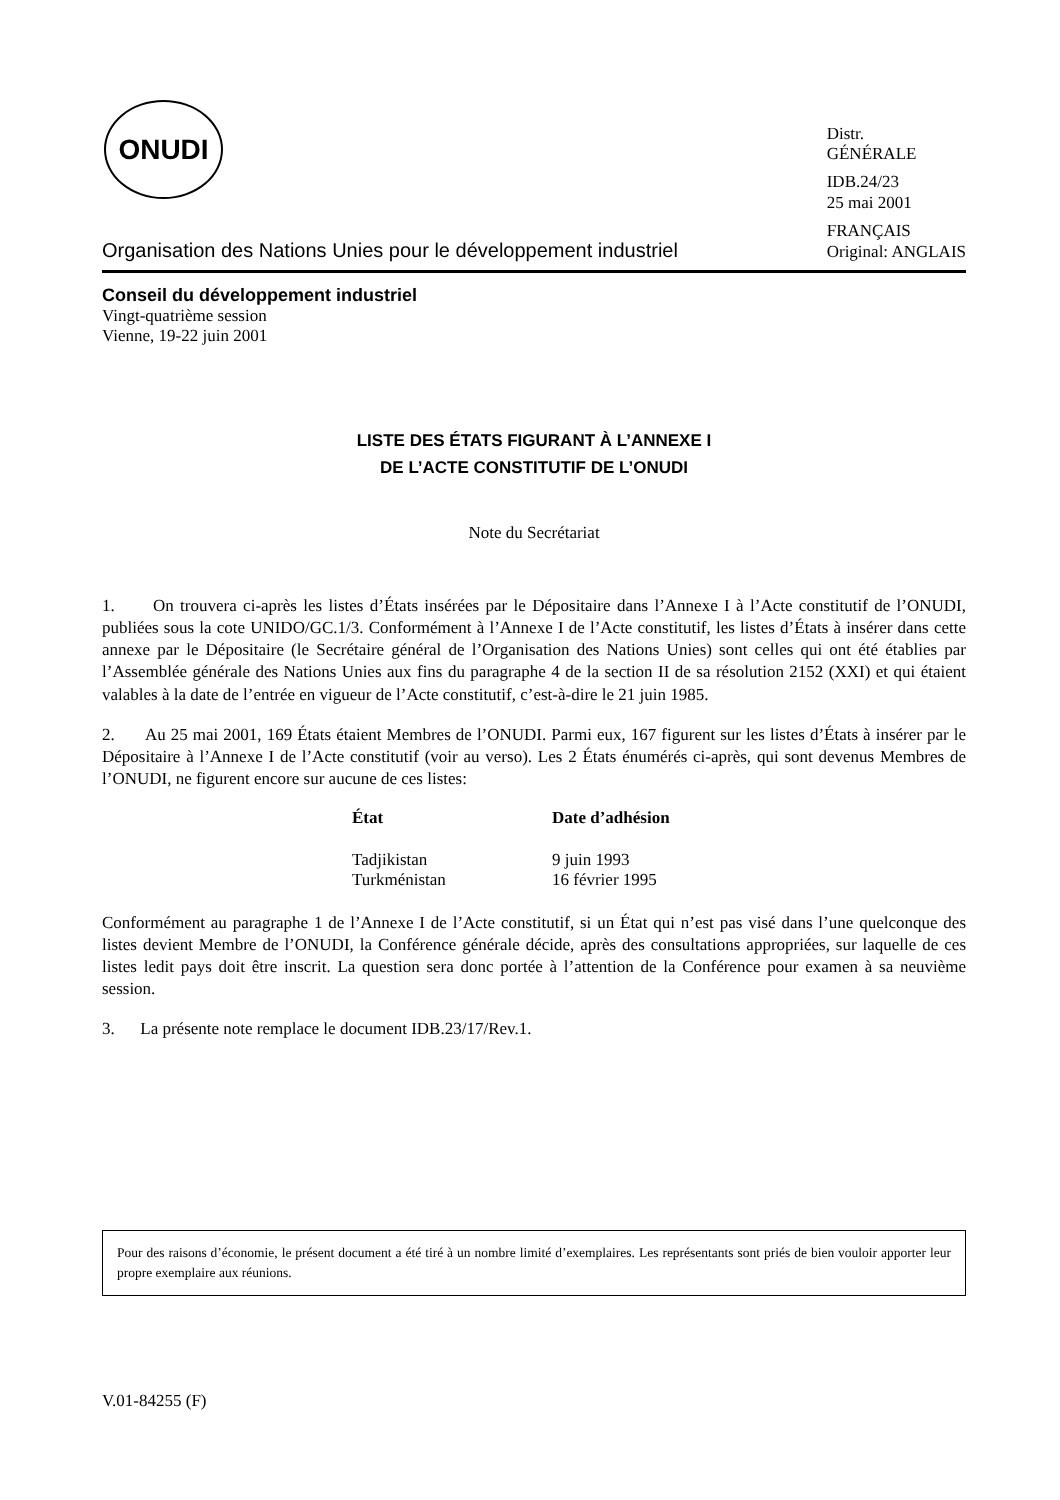ONUDI
Organisation des Nations Unies pour le développement industriel
Distr.
GÉNÉRALE
IDB.24/23
25 mai 2001
FRANÇAIS
Original: ANGLAIS
Conseil du développement industriel
Vingt-quatrième session
Vienne, 19-22 juin 2001
LISTE DES ÉTATS FIGURANT À L’ANNEXE I
DE L’ACTE CONSTITUTIF DE L’ONUDI
Note du Secrétariat
1. On trouvera ci-après les listes d’États insérées par le Dépositaire dans l’Annexe I à l’Acte constitutif de l’ONUDI, publiées sous la cote UNIDO/GC.1/3. Conformément à l’Annexe I de l’Acte constitutif, les listes d’États à insérer dans cette annexe par le Dépositaire (le Secrétaire général de l’Organisation des Nations Unies) sont celles qui ont été établies par l’Assemblée générale des Nations Unies aux fins du paragraphe 4 de la section II de sa résolution 2152 (XXI) et qui étaient valables à la date de l’entrée en vigueur de l’Acte constitutif, c’est-à-dire le 21 juin 1985.
2. Au 25 mai 2001, 169 États étaient Membres de l’ONUDI. Parmi eux, 167 figurent sur les listes d’États à insérer par le Dépositaire à l’Annexe I de l’Acte constitutif (voir au verso). Les 2 États énumérés ci-après, qui sont devenus Membres de l’ONUDI, ne figurent encore sur aucune de ces listes:
| État | Date d’adhésion |
| --- | --- |
| Tadjikistan | 9 juin 1993 |
| Turkménistan | 16 février 1995 |
Conformément au paragraphe 1 de l’Annexe I de l’Acte constitutif, si un État qui n’est pas visé dans l’une quelconque des listes devient Membre de l’ONUDI, la Conférence générale décide, après des consultations appropriées, sur laquelle de ces listes ledit pays doit être inscrit. La question sera donc portée à l’attention de la Conférence pour examen à sa neuvième session.
3. La présente note remplace le document IDB.23/17/Rev.1.
Pour des raisons d’économie, le présent document a été tiré à un nombre limité d’exemplaires. Les représentants sont priés de bien vouloir apporter leur propre exemplaire aux réunions.
V.01-84255 (F)